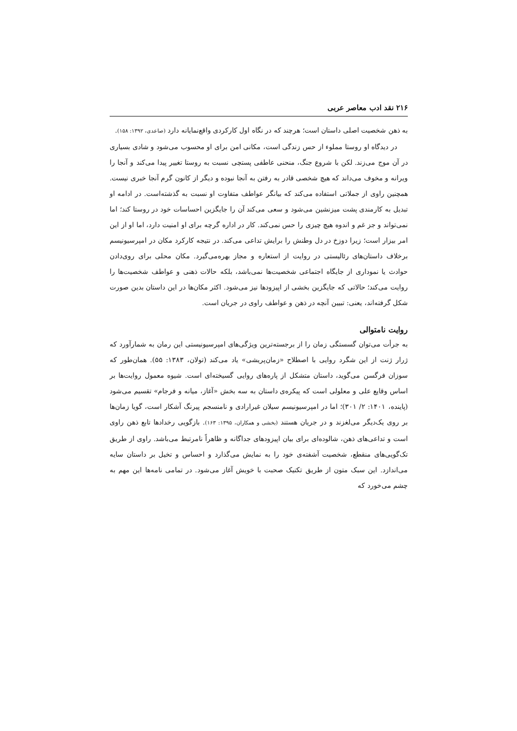۲۱۶ نقد ادب معاصر عربی
به ذهن شخصیت اصلی داستان است؛ هرچند که در نگاه اول کارکردی واقع‌نمایانه دارد (صاعدی، ۱۳۹۲: ۱۵۸).
در دیدگاه او روستا مملوء از حس زندگی است، مکانی امن برای او محسوب می‌شود و شادی بسیاری در آن موج می‌زند. لکن با شروع جنگ، منحنی عاطفی پستچی نسبت به روستا تغییر پیدا می‌کند و آنجا را ویرانه و مخوف می‌داند که هیچ شخصی قادر به رفتن به آنجا نبوده و دیگر از کانون گرم آنجا خبری نیست. همچنین راوی از جملاتی استفاده می‌کند که بیانگر عواطف متفاوت او نسبت به گذشته‌است. در ادامه او تبدیل به کارمندی پشت میزنشین می‌شود و سعی می‌کند آن را جایگزین احساسات خود در روستا کند؛ اما نمی‌تواند و جز غم و اندوه هیچ چیزی را حس نمی‌کند. کار در اداره گرچه برای او امنیت دارد، اما او از این امر بیزار است؛ زیرا دوزخ در دل وطنش را برایش تداعی می‌کند. در نتیجه کارکرد مکان در امپرسیونیسم برخلاف داستان‌های رئالیستی در روایت از استعاره و مجاز بهره‌می‌گیرد. مکان محلی برای روی‌دادن حوادث یا نموداری از جایگاه اجتماعی شخصیت‌ها نمی‌باشد، بلکه حالات ذهنی و عواطف شخصیت‌ها را روایت می‌کند؛ حالاتی که جایگزین بخشی از اپیزودها نیز می‌شود. اکثر مکان‌ها در این داستان بدین صورت شکل گرفته‌اند، یعنی: تبیین آنچه در ذهن و عواطف راوی در جریان است.
روایت نامتوالی
به جرأت می‌توان گسستگی زمان را از برجسته‌ترین ویژگی‌های امپرسیونیستی این رمان به شمارآورد که ژرار ژنت از این شگرد روایی با اصطلاح «زمان‌پریشی» یاد می‌کند (تولان، ۱۳۸۳: ۵۵). همان‌طور که سوزان فرگسن می‌گوید، داستان متشکل از پاره‌های روایی گسیخته‌ای است. شیوه معمول روایت‌ها بر اساس وقایع علی و معلولی است که پیکره‌ی داستان به سه بخش «آغاز، میانه و فرجام» تقسیم می‌شود (پاینده، ۱۴۰۱: ۲/ ۳۰۱)؛ اما در امپرسیونیسم سیلان غیرارادی و نامنسجم پیرنگ آشکار است، گویا زمان‌ها بر روی یک‌دیگر می‌لغزند و در جریان هستند (بخشی و همکاران، ۱۳۹۵: ۱۶۳). بازگویی رخدادها تابع ذهن راوی است و تداعی‌های ذهن، شالوده‌ای برای بیان اپیزودهای جداگانه و ظاهراً نامرتبط می‌باشد. راوی از طریق تک‌گویی‌های منقطع، شخصیت آشفته‌ی خود را به نمایش می‌گذارد و احساس و تخیل بر داستان سایه می‌اندازد. این سبک متون از طریق تکنیک صحبت با خویش آغاز می‌شود. در تمامی نامه‌ها این مهم به چشم می‌خورد که